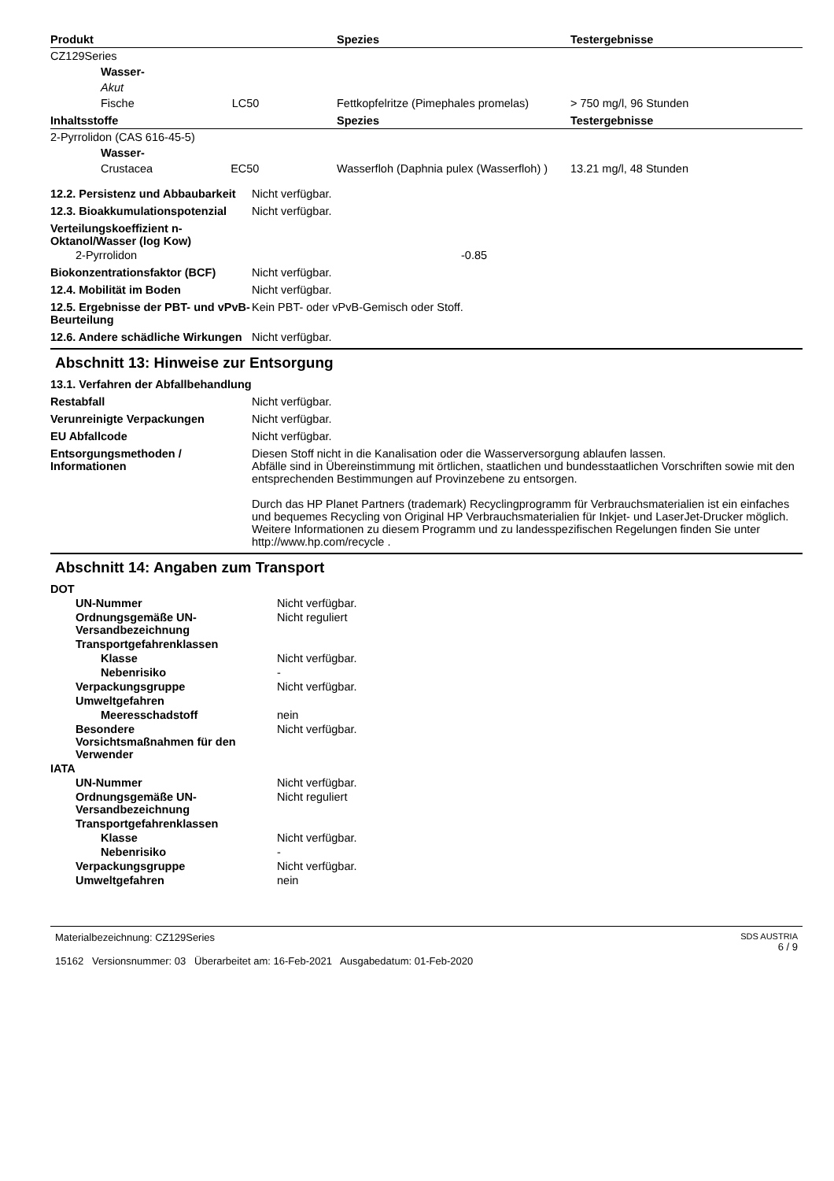| Produkt | Spezies | Testergebnisse |
| --- | --- | --- |
| CZ129Series | | |
| Wasser- | | |
| Akut | | |
| Fische LC50 | Fettkopfelritze (Pimephales promelas) | > 750 mg/l, 96 Stunden |
| Inhaltsstoffe | Spezies | Testergebnisse |
| 2-Pyrrolidon (CAS 616-45-5) | | |
| Wasser- | | |
| Crustacea EC50 | Wasserfloh (Daphnia pulex (Wasserfloh) ) | 13.21 mg/l, 48 Stunden |
12.2. Persistenz und Abbaubarkeit
Nicht verfügbar.
12.3. Bioakkumulationspotenzial
Nicht verfügbar.
Verteilungskoeffizient n-Oktanol/Wasser (log Kow)
2-Pyrrolidon -0.85
Biokonzentrationsfaktor (BCF) Nicht verfügbar.
12.4. Mobilität im Boden Nicht verfügbar.
12.5. Ergebnisse der PBT- und vPvB-Beurteilung
Kein PBT- oder vPvB-Gemisch oder Stoff.
12.6. Andere schädliche Wirkungen
Nicht verfügbar.
Abschnitt 13: Hinweise zur Entsorgung
13.1. Verfahren der Abfallbehandlung
Restabfall Nicht verfügbar.
Verunreinigte Verpackungen Nicht verfügbar.
EU Abfallcode Nicht verfügbar.
Entsorgungsmethoden / Informationen
Diesen Stoff nicht in die Kanalisation oder die Wasserversorgung ablaufen lassen.
Abfälle sind in Übereinstimmung mit örtlichen, staatlichen und bundesstaatlichen Vorschriften sowie mit den entsprechenden Bestimmungen auf Provinzebene zu entsorgen.
Durch das HP Planet Partners (trademark) Recyclingprogramm für Verbrauchsmaterialien ist ein einfaches und bequemes Recycling von Original HP Verbrauchsmaterialien für Inkjet- und LaserJet-Drucker möglich. Weitere Informationen zu diesem Programm und zu landesspezifischen Regelungen finden Sie unter http://www.hp.com/recycle .
Abschnitt 14: Angaben zum Transport
DOT
UN-Nummer Nicht verfügbar.
Ordnungsgemäße UN-Versandbezeichnung
Nicht reguliert
Transportgefahrenklassen
Klasse Nicht verfügbar.
Nebenrisiko -
Verpackungsgruppe Nicht verfügbar.
Umweltgefahren
Meeresschadstoff nein
Besondere Vorsichtsmaßnahmen für den Verwender
Nicht verfügbar.
IATA
UN-Nummer Nicht verfügbar.
Ordnungsgemäße UN-Versandbezeichnung
Nicht reguliert
Transportgefahrenklassen
Klasse Nicht verfügbar.
Nebenrisiko -
Verpackungsgruppe Nicht verfügbar.
Umweltgefahren nein
Materialbezeichnung: CZ129Series
15162 Versionsnummer: 03 Überarbeitet am: 16-Feb-2021 Ausgabedatum: 01-Feb-2020
SDS AUSTRIA
6 / 9